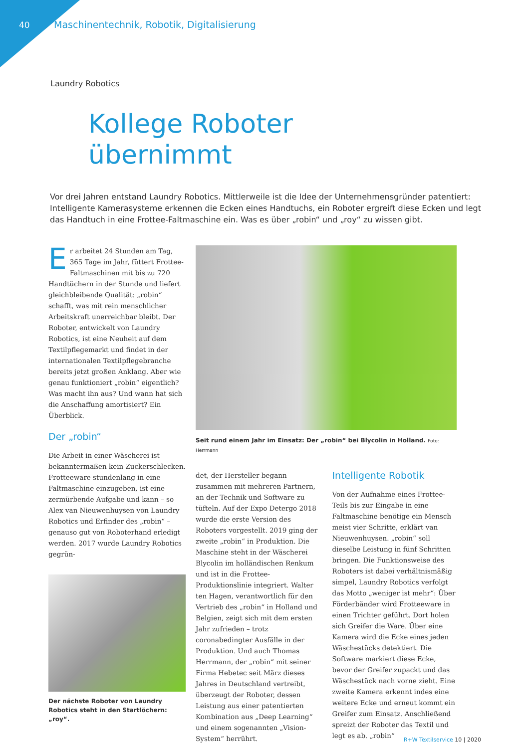40 Maschinentechnik, Robotik, Digitalisierung
Laundry Robotics
Kollege Roboter
übernimmt
Vor drei Jahren entstand Laundry Robotics. Mittlerweile ist die Idee der Unternehmensgründer patentiert: Intelligente Kamerasysteme erkennen die Ecken eines Handtuchs, ein Roboter ergreift diese Ecken und legt das Handtuch in eine Frottee-Faltmaschine ein. Was es über „robin“ und „roy“ zu wissen gibt.
Er arbeitet 24 Stunden am Tag, 365 Tage im Jahr, füttert Frottee-Faltmaschinen mit bis zu 720 Handtüchern in der Stunde und liefert gleichbleibende Qualität: „robin“ schafft, was mit rein menschlicher Arbeitskraft unerreichbar bleibt. Der Roboter, entwickelt von Laundry Robotics, ist eine Neuheit auf dem Textilpflegemarkt und findet in der internationalen Textilpflegebranche bereits jetzt großen Anklang. Aber wie genau funktioniert „robin“ eigentlich? Was macht ihn aus? Und wann hat sich die Anschaffung amortisiert? Ein Überblick.
Der „robin“
Die Arbeit in einer Wäscherei ist bekanntermaßen kein Zuckerschlecken. Frotteeware stundenlang in eine Faltmaschine einzugeben, ist eine zermürbende Aufgabe und kann – so Alex van Nieuwenhuysen von Laundry Robotics und Erfinder des „robin“ – genauso gut von Roboterhand erledigt werden. 2017 wurde Laundry Robotics gegrün-
Der nächste Roboter von Laundry Robotics steht in den Startlöchern: „roy“.
Seit rund einem Jahr im Einsatz: Der „robin“ bei Blycolin in Holland. Foto: Herrmann
det, der Hersteller begann zusammen mit mehreren Partnern, an der Technik und Software zu tüfteln. Auf der Expo Detergo 2018 wurde die erste Version des Roboters vorgestellt. 2019 ging der zweite „robin“ in Produktion. Die Maschine steht in der Wäscherei Blycolin im holländischen Renkum und ist in die Frottee-Produktionslinie integriert. Walter ten Hagen, verantwortlich für den Vertrieb des „robin“ in Holland und Belgien, zeigt sich mit dem ersten Jahr zufrieden – trotz coronabedingter Ausfälle in der Produktion. Und auch Thomas Herrmann, der „robin“ mit seiner Firma Hebetec seit März dieses Jahres in Deutschland vertreibt, überzeugt der Roboter, dessen Leistung aus einer patentierten Kombination aus „Deep Learning“ und einem sogenannten „Vision-System“ herrührt.
Intelligente Robotik
Von der Aufnahme eines Frottee-Teils bis zur Eingabe in eine Faltmaschine benötige ein Mensch meist vier Schritte, erklärt van Nieuwenhuysen. „robin“ soll dieselbe Leistung in fünf Schritten bringen. Die Funktionsweise des Roboters ist dabei verhältnismäßig simpel, Laundry Robotics verfolgt das Motto „weniger ist mehr“: Über Förderbänder wird Frotteeware in einen Trichter geführt. Dort holen sich Greifer die Ware. Über eine Kamera wird die Ecke eines jeden Wäschestücks detektiert. Die Software markiert diese Ecke, bevor der Greifer zupackt und das Wäschestück nach vorne zieht. Eine zweite Kamera erkennt indes eine weitere Ecke und erneut kommt ein Greifer zum Einsatz. Anschließend spreizt der Roboter das Textil und legt es ab. „robin“
R+W Textilservice 10 | 2020